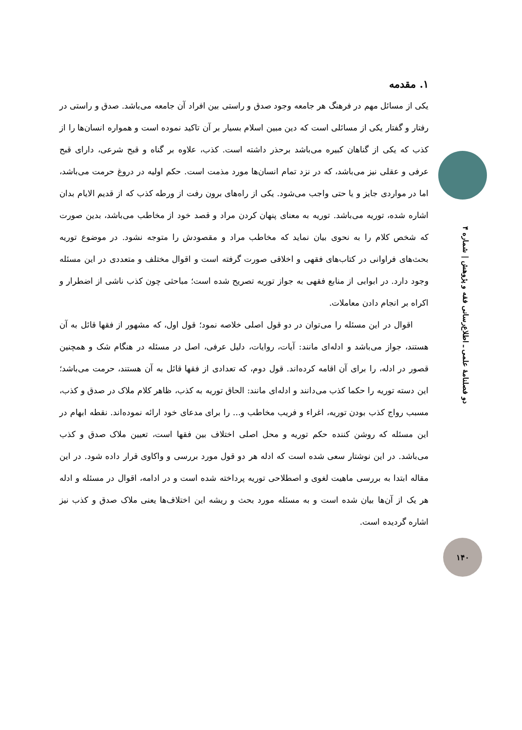دو فصلنامهٔ علمی ـ اطلاع‌رسانی فقه و پژوهش | شماره ۴
۱. مقدمه
یکی از مسائل مهم در فرهنگ هر جامعه وجود صدق و راستی بین افراد آن جامعه می‌باشد. صدق و راستی در رفتار و گفتار یکی از مسائلی است که دین مبین اسلام بسیار بر آن تاکید نموده است و همواره انسان‌ها را از کذب که یکی از گناهان کبیره می‌باشد برحذر داشته است. کذب، علاوه بر گناه و قبح شرعی، دارای قبح عرفی و عقلی نیز می‌باشد، که در نزد تمام انسان‌ها مورد مذمت است. حکم اولیه در دروغ حرمت می‌باشد، اما در مواردی جایز و یا حتی واجب می‌شود. یکی از راه‌های برون رفت از ورطه کذب که از قدیم الایام بدان اشاره شده، توریه می‌باشد. توریه به معنای پنهان کردن مراد و قصد خود از مخاطب می‌باشد، بدین صورت که شخص کلام را به نحوی بیان نماید که مخاطب مراد و مقصودش را متوجه نشود. در موضوع توریه بحث‌های فراوانی در کتاب‌های فقهی و اخلاقی صورت گرفته است و اقوال مختلف و متعددی در این مسئله وجود دارد. در ابوابی از منابع فقهی به جواز توریه تصریح شده است؛ مباحثی چون کذب ناشی از اضطرار و اکراه بر انجام دادن معاملات.
اقوال در این مسئله را می‌توان در دو قول اصلی خلاصه نمود؛ قول اول، که مشهور از فقها قائل به آن هستند، جواز می‌باشد و ادله‌ای مانند: آیات، روایات، دلیل عرفی، اصل در مسئله در هنگام شک و همچنین قصور در ادله، را برای آن اقامه کرده‌اند. قول دوم، که تعدادی از فقها قائل به آن هستند، حرمت می‌باشد؛ این دسته توریه را حکما کذب می‌دانند و ادله‌ای مانند: الحاق توریه به کذب، ظاهر کلام ملاک در صدق و کذب، مسبب رواج کذب بودن توریه، اغراء و فریب مخاطب و... را برای مدعای خود ارائه نموده‌اند. نقطه ابهام در این مسئله که روشن کننده حکم توریه و محل اصلی اختلاف بین فقها است، تعیین ملاک صدق و کذب می‌باشد. در این نوشتار سعی شده است که ادله هر دو قول مورد بررسی و واکاوی قرار داده شود. در این مقاله ابتدا به بررسی ماهیت لغوی و اصطلاحی توریه پرداخته شده است و در ادامه، اقوال در مسئله و ادله هر یک از آن‌ها بیان شده است و به مسئله مورد بحث و ریشه این اختلاف‌ها یعنی ملاک صدق و کذب نیز اشاره گردیده است.
۱۴۰